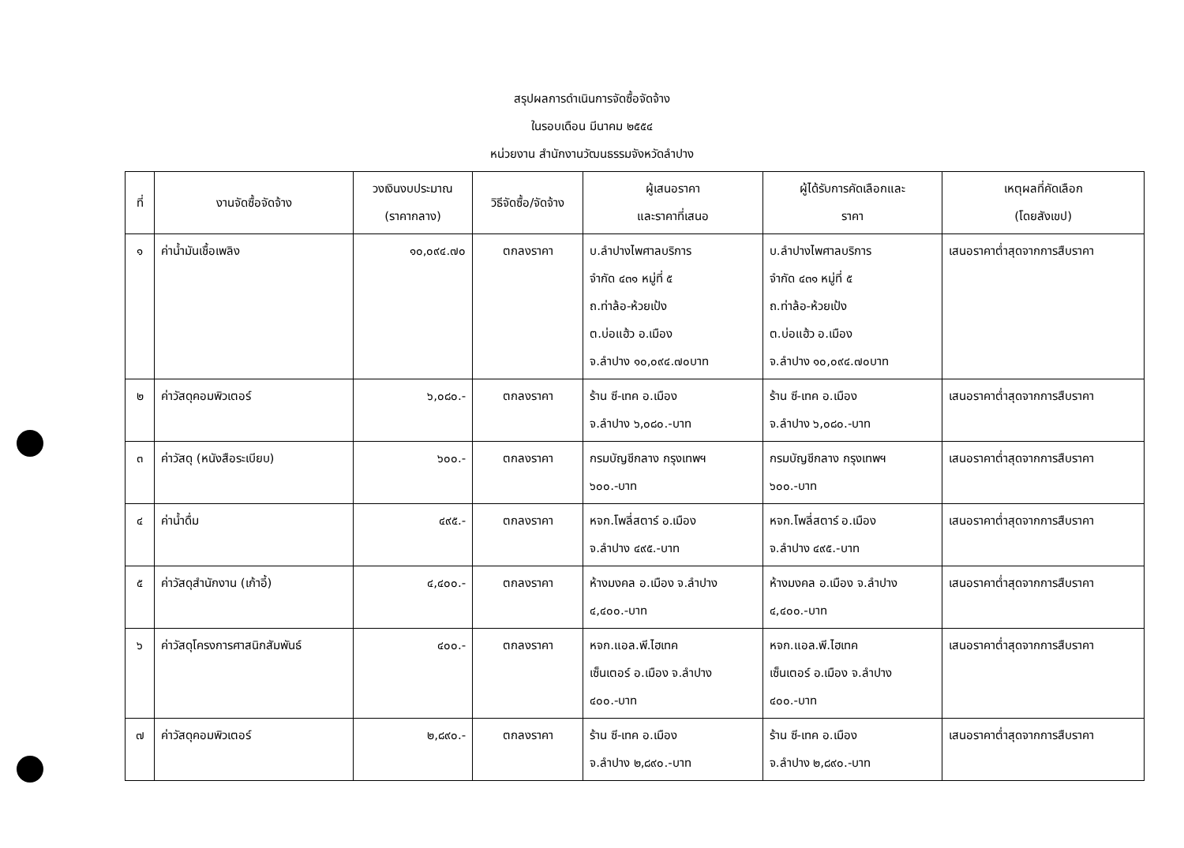สรุปผลการดำเนินการจัดซื้อจัดจ้าง
ในรอบเดือน มีนาคม ๒๕๕๔
หน่วยงาน สำนักงานวัฒนธรรมจังหวัดลำปาง
| ที่ | งานจัดซื้อจัดจ้าง | วงเงินงบประมาณ (ราคากลาง) | วิธีจัดซื้อ/จัดจ้าง | ผู้เสนอราคา และราคาที่เสนอ | ผู้ได้รับการคัดเลือกและ ราคา | เหตุผลที่คัดเลือก (โดยสังเขป) |
| --- | --- | --- | --- | --- | --- | --- |
| ๑ | ค่าน้ำมันเชื้อเพลิง | ๑๐,๐๙๔.๗๐ | ตกลงราคา | บ.ลำปางไพศาลบริการ จำกัด ๔๓๑ หมู่ที่ ๕ ถ.ท่าล้อ-ห้วยเป้ง ต.บ่อแฮ้ว อ.เมือง จ.ลำปาง ๑๐,๐๙๔.๗๐บาท | บ.ลำปางไพศาลบริการ จำกัด ๔๓๑ หมู่ที่ ๕ ถ.ท่าล้อ-ห้วยเป้ง ต.บ่อแฮ้ว อ.เมือง จ.ลำปาง ๑๐,๐๙๔.๗๐บาท | เสนอราคาต่ำสุดจากการสืบราคา |
| ๒ | ค่าวัสดุคอมพิวเตอร์ | ๖,๐๘๐.- | ตกลงราคา | ร้าน ซี-เทค อ.เมือง จ.ลำปาง ๖,๐๘๐.-บาท | ร้าน ซี-เทค อ.เมือง จ.ลำปาง ๖,๐๘๐.-บาท | เสนอราคาต่ำสุดจากการสืบราคา |
| ๓ | ค่าวัสดุ (หนังสือระเบียบ) | ๖๐๐.- | ตกลงราคา | กรมบัญชีกลาง กรุงเทพฯ ๖๐๐.-บาท | กรมบัญชีกลาง กรุงเทพฯ ๖๐๐.-บาท | เสนอราคาต่ำสุดจากการสืบราคา |
| ๔ | ค่าน้ำดื่ม | ๔๙๕.- | ตกลงราคา | หจก.โพลี่สตาร์ อ.เมือง จ.ลำปาง ๔๙๕.-บาท | หจก.โพลี่สตาร์ อ.เมือง จ.ลำปาง ๔๙๕.-บาท | เสนอราคาต่ำสุดจากการสืบราคา |
| ๕ | ค่าวัสดุสำนักงาน (เก้าอี้) | ๔,๔๐๐.- | ตกลงราคา | ห้างมงคล อ.เมือง จ.ลำปาง ๔,๔๐๐.-บาท | ห้างมงคล อ.เมือง จ.ลำปาง ๔,๔๐๐.-บาท | เสนอราคาต่ำสุดจากการสืบราคา |
| ๖ | ค่าวัสดุโครงการศาสนิกสัมพันธ์ | ๔๐๐.- | ตกลงราคา | หจก.แอล.พี.ไฮเทค เซ็นเตอร์ อ.เมือง จ.ลำปาง ๔๐๐.-บาท | หจก.แอล.พี.ไฮเทค เซ็นเตอร์ อ.เมือง จ.ลำปาง ๔๐๐.-บาท | เสนอราคาต่ำสุดจากการสืบราคา |
| ๗ | ค่าวัสดุคอมพิวเตอร์ | ๒,๘๙๐.- | ตกลงราคา | ร้าน ซี-เทค อ.เมือง จ.ลำปาง ๒,๘๙๐.-บาท | ร้าน ซี-เทค อ.เมือง จ.ลำปาง ๒,๘๙๐.-บาท | เสนอราคาต่ำสุดจากการสืบราคา |